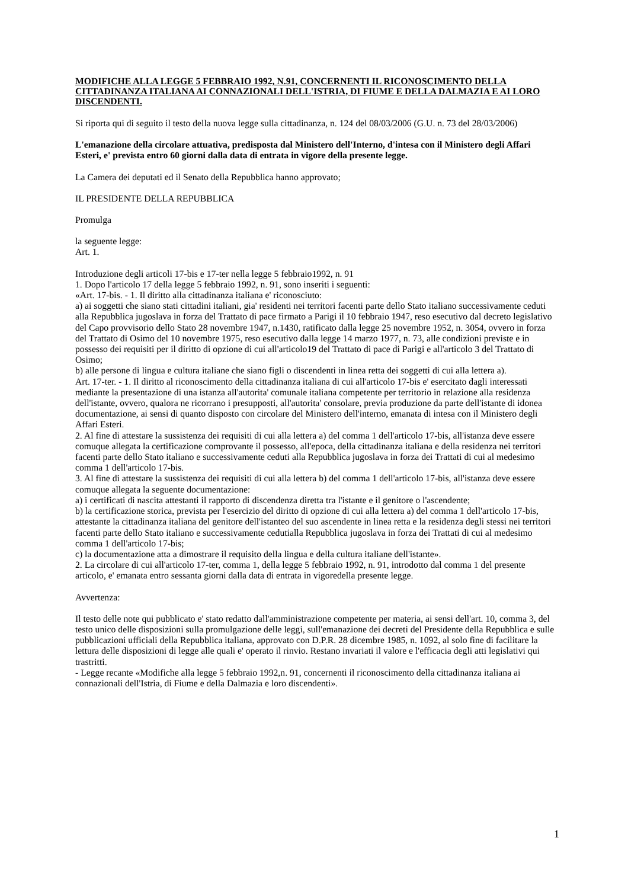MODIFICHE ALLA LEGGE 5 FEBBRAIO 1992, N.91, CONCERNENTI IL RICONOSCIMENTO DELLA CITTADINANZA ITALIANA AI CONNAZIONALI DELL'ISTRIA, DI FIUME E DELLA DALMAZIA E AI LORO DISCENDENTI.
Si riporta qui di seguito il testo della nuova legge sulla cittadinanza, n. 124 del 08/03/2006 (G.U. n. 73 del 28/03/2006)
L'emanazione della circolare attuativa, predisposta dal Ministero dell'Interno, d'intesa con il Ministero degli Affari Esteri, e' prevista entro 60 giorni dalla data di entrata in vigore della presente legge.
La Camera dei deputati ed il Senato della Repubblica hanno approvato;
IL PRESIDENTE DELLA REPUBBLICA
Promulga
la seguente legge:
Art. 1.
Introduzione degli articoli 17-bis e 17-ter nella legge 5 febbraio1992, n. 91
1. Dopo l'articolo 17 della legge 5 febbraio 1992, n. 91, sono inseriti i seguenti:
«Art. 17-bis. - 1. Il diritto alla cittadinanza italiana e' riconosciuto:
a) ai soggetti che siano stati cittadini italiani, gia' residenti nei territori facenti parte dello Stato italiano successivamente ceduti alla Repubblica jugoslava in forza del Trattato di pace firmato a Parigi il 10 febbraio 1947, reso esecutivo dal decreto legislativo del Capo provvisorio dello Stato 28 novembre 1947, n.1430, ratificato dalla legge 25 novembre 1952, n. 3054, ovvero in forza del Trattato di Osimo del 10 novembre 1975, reso esecutivo dalla legge 14 marzo 1977, n. 73, alle condizioni previste e in possesso dei requisiti per il diritto di opzione di cui all'articolo19 del Trattato di pace di Parigi e all'articolo 3 del Trattato di Osimo;
b) alle persone di lingua e cultura italiane che siano figli o discendenti in linea retta dei soggetti di cui alla lettera a).
Art. 17-ter. - 1. Il diritto al riconoscimento della cittadinanza italiana di cui all'articolo 17-bis e' esercitato dagli interessati mediante la presentazione di una istanza all'autorita' comunale italiana competente per territorio in relazione alla residenza dell'istante, ovvero, qualora ne ricorrano i presupposti, all'autorita' consolare, previa produzione da parte dell'istante di idonea documentazione, ai sensi di quanto disposto con circolare del Ministero dell'interno, emanata di intesa con il Ministero degli Affari Esteri.
2. Al fine di attestare la sussistenza dei requisiti di cui alla lettera a) del comma 1 dell'articolo 17-bis, all'istanza deve essere comuque allegata la certificazione comprovante il possesso, all'epoca, della cittadinanza italiana e della residenza nei territori facenti parte dello Stato italiano e successivamente ceduti alla Repubblica jugoslava in forza dei Trattati di cui al medesimo comma 1 dell'articolo 17-bis.
3. Al fine di attestare la sussistenza dei requisiti di cui alla lettera b) del comma 1 dell'articolo 17-bis, all'istanza deve essere comuque allegata la seguente documentazione:
a) i certificati di nascita attestanti il rapporto di discendenza diretta tra l'istante e il genitore o l'ascendente;
b) la certificazione storica, prevista per l'esercizio del diritto di opzione di cui alla lettera a) del comma 1 dell'articolo 17-bis, attestante la cittadinanza italiana del genitore dell'istanteo del suo ascendente in linea retta e la residenza degli stessi nei territori facenti parte dello Stato italiano e successivamente cedutialla Repubblica jugoslava in forza dei Trattati di cui al medesimo comma 1 dell'articolo 17-bis;
c) la documentazione atta a dimostrare il requisito della lingua e della cultura italiane dell'istante».
2. La circolare di cui all'articolo 17-ter, comma 1, della legge 5 febbraio 1992, n. 91, introdotto dal comma 1 del presente articolo, e' emanata entro sessanta giorni dalla data di entrata in vigoredella presente legge.
Avvertenza:
Il testo delle note qui pubblicato e' stato redatto dall'amministrazione competente per materia, ai sensi dell'art. 10, comma 3, del testo unico delle disposizioni sulla promulgazione delle leggi, sull'emanazione dei decreti del Presidente della Repubblica e sulle pubblicazioni ufficiali della Repubblica italiana, approvato con D.P.R. 28 dicembre 1985, n. 1092, al solo fine di facilitare la lettura delle disposizioni di legge alle quali e' operato il rinvio. Restano invariati il valore e l'efficacia degli atti legislativi qui trastritti.
- Legge recante «Modifiche alla legge 5 febbraio 1992,n. 91, concernenti il riconoscimento della cittadinanza italiana ai connazionali dell'Istria, di Fiume e della Dalmazia e loro discendenti».
1